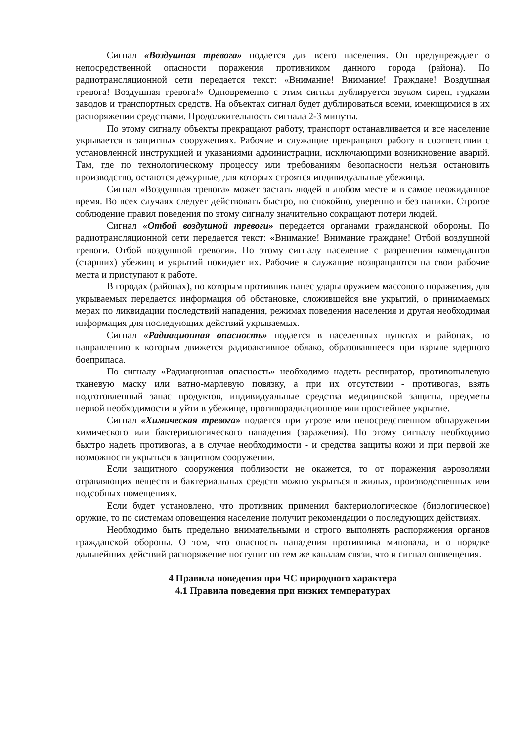Сигнал «Воздушная тревога» подается для всего населения. Он предупреждает о непосредственной опасности поражения противником данного города (района). По радиотрансляционной сети передается текст: «Внимание! Внимание! Граждане! Воздушная тревога! Воздушная тревога!» Одновременно с этим сигнал дублируется звуком сирен, гудками заводов и транспортных средств. На объектах сигнал будет дублироваться всеми, имеющимися в их распоряжении средствами. Продолжительность сигнала 2-3 минуты.
По этому сигналу объекты прекращают работу, транспорт останавливается и все население укрывается в защитных сооружениях. Рабочие и служащие прекращают работу в соответствии с установленной инструкцией и указаниями администрации, исключающими возникновение аварий. Там, где по технологическому процессу или требованиям безопасности нельзя остановить производство, остаются дежурные, для которых строятся индивидуальные убежища.
Сигнал «Воздушная тревога» может застать людей в любом месте и в самое неожиданное время. Во всех случаях следует действовать быстро, но спокойно, уверенно и без паники. Строгое соблюдение правил поведения по этому сигналу значительно сокращают потери людей.
Сигнал «Отбой воздушной тревоги» передается органами гражданской обороны. По радиотрансляционной сети передается текст: «Внимание! Внимание граждане! Отбой воздушной тревоги. Отбой воздушной тревоги». По этому сигналу население с разрешения комендантов (старших) убежищ и укрытий покидает их. Рабочие и служащие возвращаются на свои рабочие места и приступают к работе.
В городах (районах), по которым противник нанес удары оружием массового поражения, для укрываемых передается информация об обстановке, сложившейся вне укрытий, о принимаемых мерах по ликвидации последствий нападения, режимах поведения населения и другая необходимая информация для последующих действий укрываемых.
Сигнал «Радиационная опасность» подается в населенных пунктах и районах, по направлению к которым движется радиоактивное облако, образовавшееся при взрыве ядерного боеприпаса.
По сигналу «Радиационная опасность» необходимо надеть респиратор, противопылевую тканевую маску или ватно-марлевую повязку, а при их отсутствии - противогаз, взять подготовленный запас продуктов, индивидуальные средства медицинской защиты, предметы первой необходимости и уйти в убежище, противорадиационное или простейшее укрытие.
Сигнал «Химическая тревога» подается при угрозе или непосредственном обнаружении химического или бактериологического нападения (заражения). По этому сигналу необходимо быстро надеть противогаз, а в случае необходимости - и средства защиты кожи и при первой же возможности укрыться в защитном сооружении.
Если защитного сооружения поблизости не окажется, то от поражения аэрозолями отравляющих веществ и бактериальных средств можно укрыться в жилых, производственных или подсобных помещениях.
Если будет установлено, что противник применил бактериологическое (биологическое) оружие, то по системам оповещения население получит рекомендации о последующих действиях.
Необходимо быть предельно внимательными и строго выполнять распоряжения органов гражданской обороны. О том, что опасность нападения противника миновала, и о порядке дальнейших действий распоряжение поступит по тем же каналам связи, что и сигнал оповещения.
4 Правила поведения при ЧС природного характера
4.1 Правила поведения при низких температурах